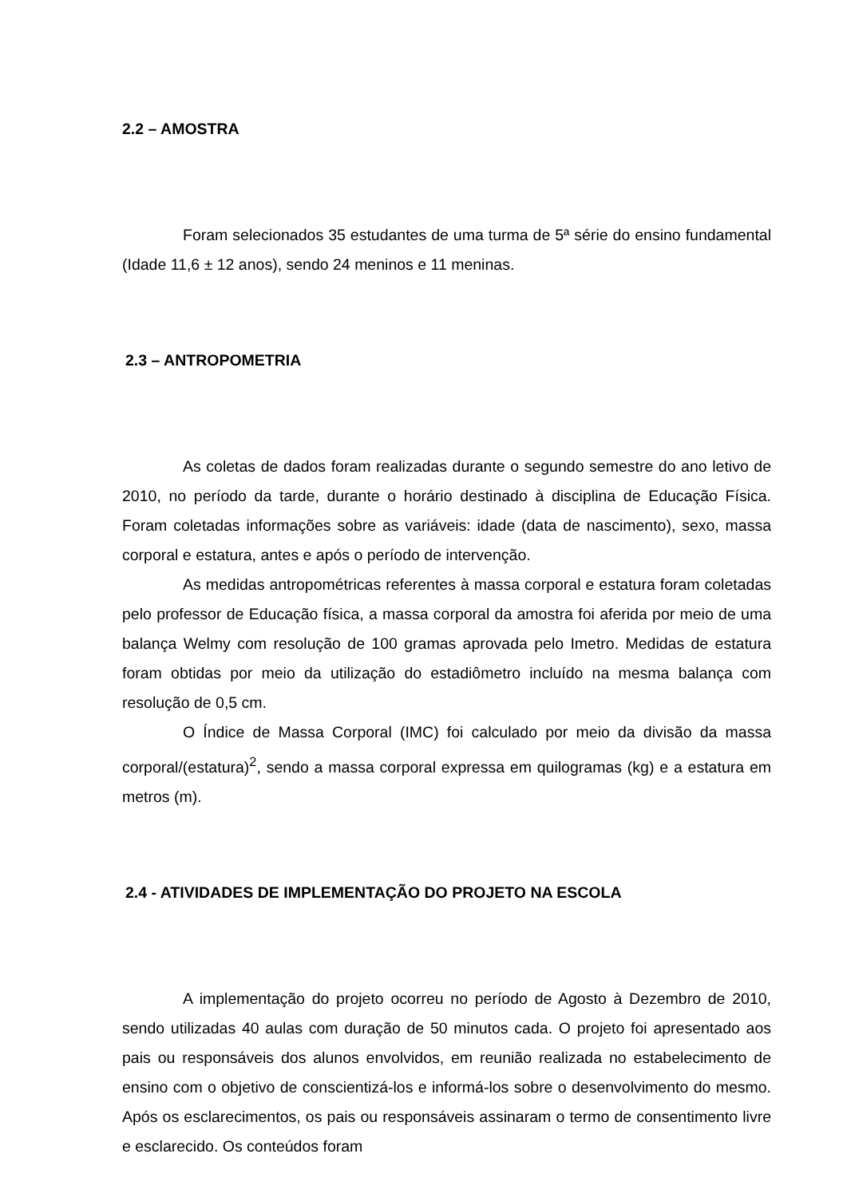2.2 – AMOSTRA
Foram selecionados 35 estudantes de uma turma de 5ª série do ensino fundamental (Idade 11,6 ± 12 anos), sendo 24 meninos e 11 meninas.
2.3 – ANTROPOMETRIA
As coletas de dados foram realizadas durante o segundo semestre do ano letivo de 2010, no período da tarde, durante o horário destinado à disciplina de Educação Física. Foram coletadas informações sobre as variáveis: idade (data de nascimento), sexo, massa corporal e estatura, antes e após o período de intervenção.
As medidas antropométricas referentes à massa corporal e estatura foram coletadas pelo professor de Educação física, a massa corporal da amostra foi aferida por meio de uma balança Welmy com resolução de 100 gramas aprovada pelo Imetro. Medidas de estatura foram obtidas por meio da utilização do estadiômetro incluído na mesma balança com resolução de 0,5 cm.
O Índice de Massa Corporal (IMC) foi calculado por meio da divisão da massa corporal/(estatura)<sup>2</sup>, sendo a massa corporal expressa em quilogramas (kg) e a estatura em metros (m).
2.4 - ATIVIDADES DE IMPLEMENTAÇÃO DO PROJETO NA ESCOLA
A implementação do projeto ocorreu no período de Agosto à Dezembro de 2010, sendo utilizadas 40 aulas com duração de 50 minutos cada. O projeto foi apresentado aos pais ou responsáveis dos alunos envolvidos, em reunião realizada no estabelecimento de ensino com o objetivo de conscientizá-los e informá-los sobre o desenvolvimento do mesmo. Após os esclarecimentos, os pais ou responsáveis assinaram o termo de consentimento livre e esclarecido. Os conteúdos foram